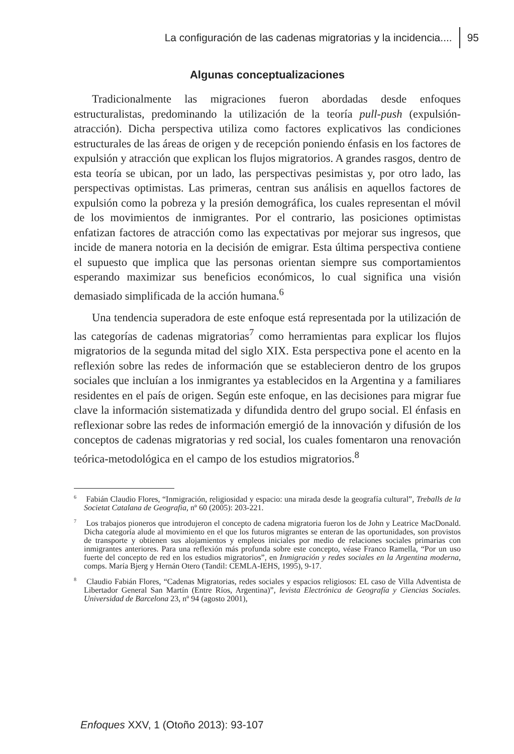La configuración de las cadenas migratorias y la incidencia.... 95
Algunas conceptualizaciones
Tradicionalmente las migraciones fueron abordadas desde enfoques estructuralistas, predominando la utilización de la teoría pull-push (expulsión-atracción). Dicha perspectiva utiliza como factores explicativos las condiciones estructurales de las áreas de origen y de recepción poniendo énfasis en los factores de expulsión y atracción que explican los flujos migratorios. A grandes rasgos, dentro de esta teoría se ubican, por un lado, las perspectivas pesimistas y, por otro lado, las perspectivas optimistas. Las primeras, centran sus análisis en aquellos factores de expulsión como la pobreza y la presión demográfica, los cuales representan el móvil de los movimientos de inmigrantes. Por el contrario, las posiciones optimistas enfatizan factores de atracción como las expectativas por mejorar sus ingresos, que incide de manera notoria en la decisión de emigrar. Esta última perspectiva contiene el supuesto que implica que las personas orientan siempre sus comportamientos esperando maximizar sus beneficios económicos, lo cual significa una visión demasiado simplificada de la acción humana.<sup>6</sup>
Una tendencia superadora de este enfoque está representada por la utilización de las categorías de cadenas migratorias<sup>7</sup> como herramientas para explicar los flujos migratorios de la segunda mitad del siglo XIX. Esta perspectiva pone el acento en la reflexión sobre las redes de información que se establecieron dentro de los grupos sociales que incluían a los inmigrantes ya establecidos en la Argentina y a familiares residentes en el país de origen. Según este enfoque, en las decisiones para migrar fue clave la información sistematizada y difundida dentro del grupo social. El énfasis en reflexionar sobre las redes de información emergió de la innovación y difusión de los conceptos de cadenas migratorias y red social, los cuales fomentaron una renovación teórica-metodológica en el campo de los estudios migratorios.<sup>8</sup>
<sup>6</sup> Fabián Claudio Flores, “Inmigración, religiosidad y espacio: una mirada desde la geografía cultural”, Treballs de la Societat Catalana de Geografia, nº 60 (2005): 203-221.
<sup>7</sup> Los trabajos pioneros que introdujeron el concepto de cadena migratoria fueron los de John y Leatrice MacDonald. Dicha categoría alude al movimiento en el que los futuros migrantes se enteran de las oportunidades, son provistos de transporte y obtienen sus alojamientos y empleos iniciales por medio de relaciones sociales primarias con inmigrantes anteriores. Para una reflexión más profunda sobre este concepto, véase Franco Ramella, “Por un uso fuerte del concepto de red en los estudios migratorios”, en Inmigración y redes sociales en la Argentina moderna, comps. María Bjerg y Hernán Otero (Tandil: CEMLA-IEHS, 1995), 9-17.
<sup>8</sup> Claudio Fabián Flores, “Cadenas Migratorias, redes sociales y espacios religiosos: EL caso de Villa Adventista de Libertador General San Martín (Entre Ríos, Argentina)”, levista Electrónica de Geografía y Ciencias Sociales. Universidad de Barcelona 23, nº 94 (agosto 2001),
Enfoques XXV, 1 (Otoño 2013): 93-107